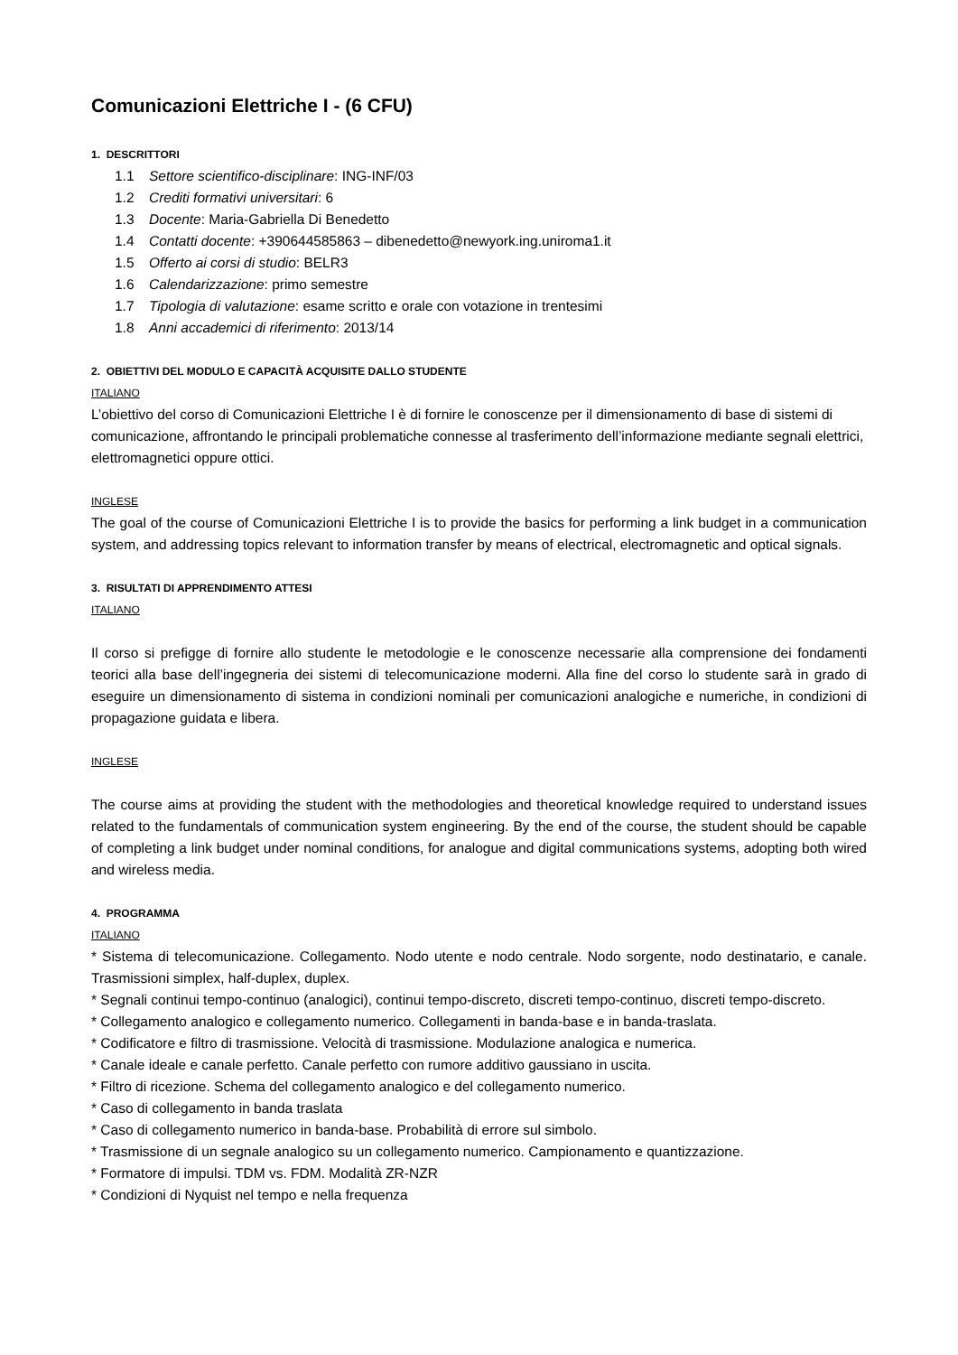Comunicazioni Elettriche I - (6 CFU)
1. DESCRITTORI
1.1 Settore scientifico-disciplinare: ING-INF/03
1.2 Crediti formativi universitari: 6
1.3 Docente: Maria-Gabriella Di Benedetto
1.4 Contatti docente: +390644585863 – dibenedetto@newyork.ing.uniroma1.it
1.5 Offerto ai corsi di studio: BELR3
1.6 Calendarizzazione: primo semestre
1.7 Tipologia di valutazione: esame scritto e orale con votazione in trentesimi
1.8 Anni accademici di riferimento: 2013/14
2. OBIETTIVI DEL MODULO E CAPACITÀ ACQUISITE DALLO STUDENTE
ITALIANO
L’obiettivo del corso di Comunicazioni Elettriche I è di fornire le conoscenze per il dimensionamento di base di sistemi di comunicazione, affrontando le principali problematiche connesse al trasferimento dell’informazione mediante segnali elettrici, elettromagnetici oppure ottici.
INGLESE
The goal of the course of Comunicazioni Elettriche I is to provide the basics for performing a link budget in a communication system, and addressing topics relevant to information transfer by means of electrical, electromagnetic and optical signals.
3. RISULTATI DI APPRENDIMENTO ATTESI
ITALIANO
Il corso si prefigge di fornire allo studente le metodologie e le conoscenze necessarie alla comprensione dei fondamenti teorici alla base dell’ingegneria dei sistemi di telecomunicazione moderni. Alla fine del corso lo studente sarà in grado di eseguire un dimensionamento di sistema in condizioni nominali per comunicazioni analogiche e numeriche, in condizioni di propagazione guidata e libera.
INGLESE
The course aims at providing the student with the methodologies and theoretical knowledge required to understand issues related to the fundamentals of communication system engineering. By the end of the course, the student should be capable of completing a link budget under nominal conditions, for analogue and digital communications systems, adopting both wired and wireless media.
4. PROGRAMMA
ITALIANO
* Sistema di telecomunicazione. Collegamento. Nodo utente e nodo centrale. Nodo sorgente, nodo destinatario, e canale. Trasmissioni simplex, half-duplex, duplex.
* Segnali continui tempo-continuo (analogici), continui tempo-discreto, discreti tempo-continuo, discreti tempo-discreto.
* Collegamento analogico e collegamento numerico. Collegamenti in banda-base e in banda-traslata.
* Codificatore e filtro di trasmissione. Velocità di trasmissione. Modulazione analogica e numerica.
* Canale ideale e canale perfetto. Canale perfetto con rumore additivo gaussiano in uscita.
* Filtro di ricezione. Schema del collegamento analogico e del collegamento numerico.
* Caso di collegamento in banda traslata
* Caso di collegamento numerico in banda-base. Probabilità di errore sul simbolo.
* Trasmissione di un segnale analogico su un collegamento numerico. Campionamento e quantizzazione.
* Formatore di impulsi. TDM vs. FDM. Modalità ZR-NZR
* Condizioni di Nyquist nel tempo e nella frequenza